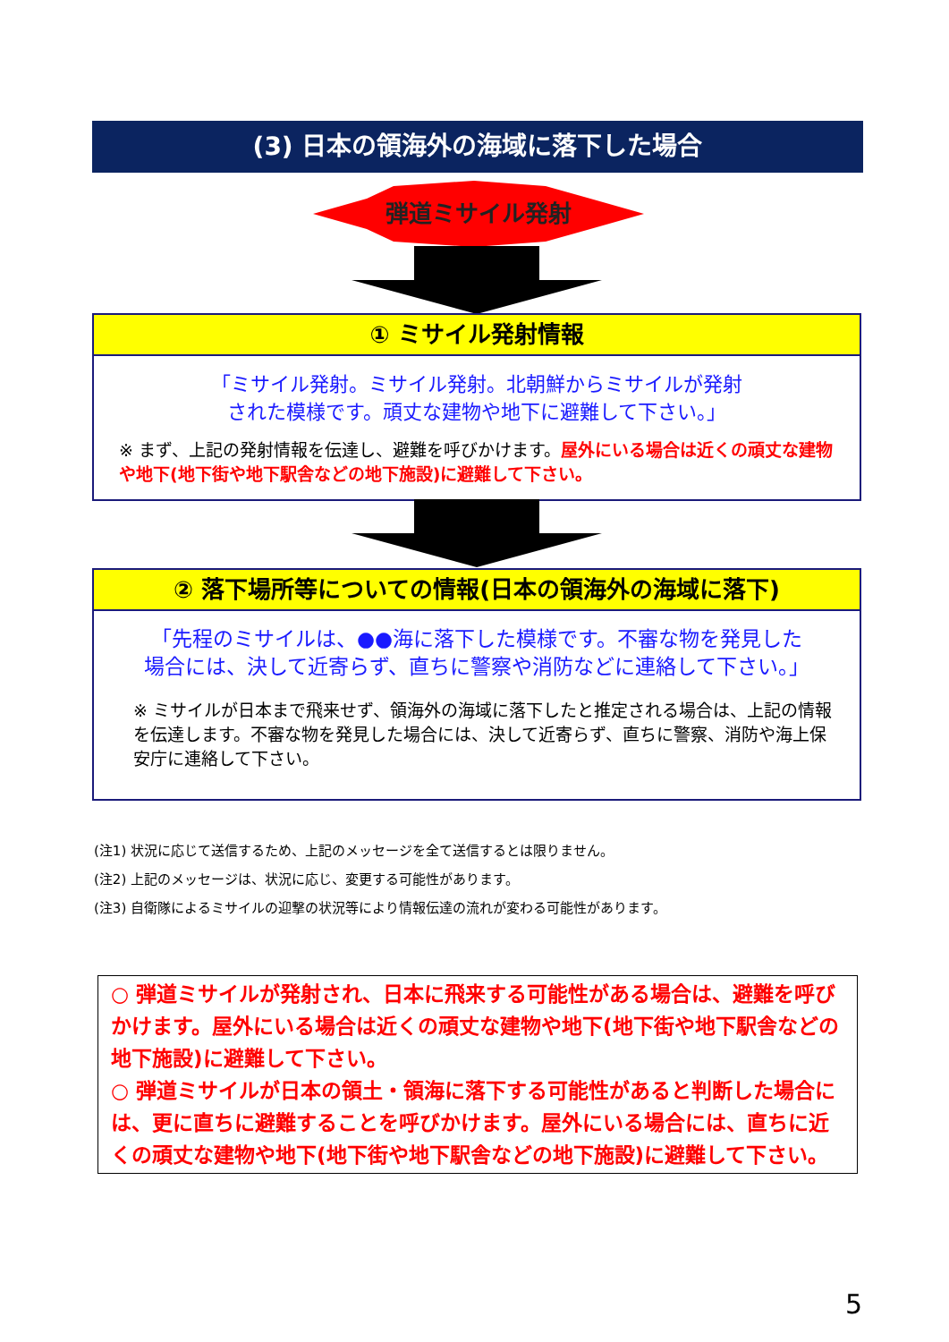(3) 日本の領海外の海域に落下した場合
弾道ミサイル発射
① ミサイル発射情報
「ミサイル発射。ミサイル発射。北朝鮮からミサイルが発射
された模様です。頑丈な建物や地下に避難して下さい。」
※ まず、上記の発射情報を伝達し、避難を呼びかけます。屋外にいる場合は近くの頑丈な建物や地下(地下街や地下駅舎などの地下施設)に避難して下さい。
② 落下場所等についての情報(日本の領海外の海域に落下)
「先程のミサイルは、●●海に落下した模様です。不審な物を発見した
場合には、決して近寄らず、直ちに警察や消防などに連絡して下さい。」
※ ミサイルが日本まで飛来せず、領海外の海域に落下したと推定される場合は、上記の情報を伝達します。不審な物を発見した場合には、決して近寄らず、直ちに警察、消防や海上保安庁に連絡して下さい。
(注1) 状況に応じて送信するため、上記のメッセージを全て送信するとは限りません。
(注2) 上記のメッセージは、状況に応じ、変更する可能性があります。
(注3) 自衛隊によるミサイルの迎撃の状況等により情報伝達の流れが変わる可能性があります。
○ 弾道ミサイルが発射され、日本に飛来する可能性がある場合は、避難を呼びかけます。屋外にいる場合は近くの頑丈な建物や地下(地下街や地下駅舎などの地下施設)に避難して下さい。
○ 弾道ミサイルが日本の領土・領海に落下する可能性があると判断した場合には、更に直ちに避難することを呼びかけます。屋外にいる場合には、直ちに近くの頑丈な建物や地下(地下街や地下駅舎などの地下施設)に避難して下さい。
5